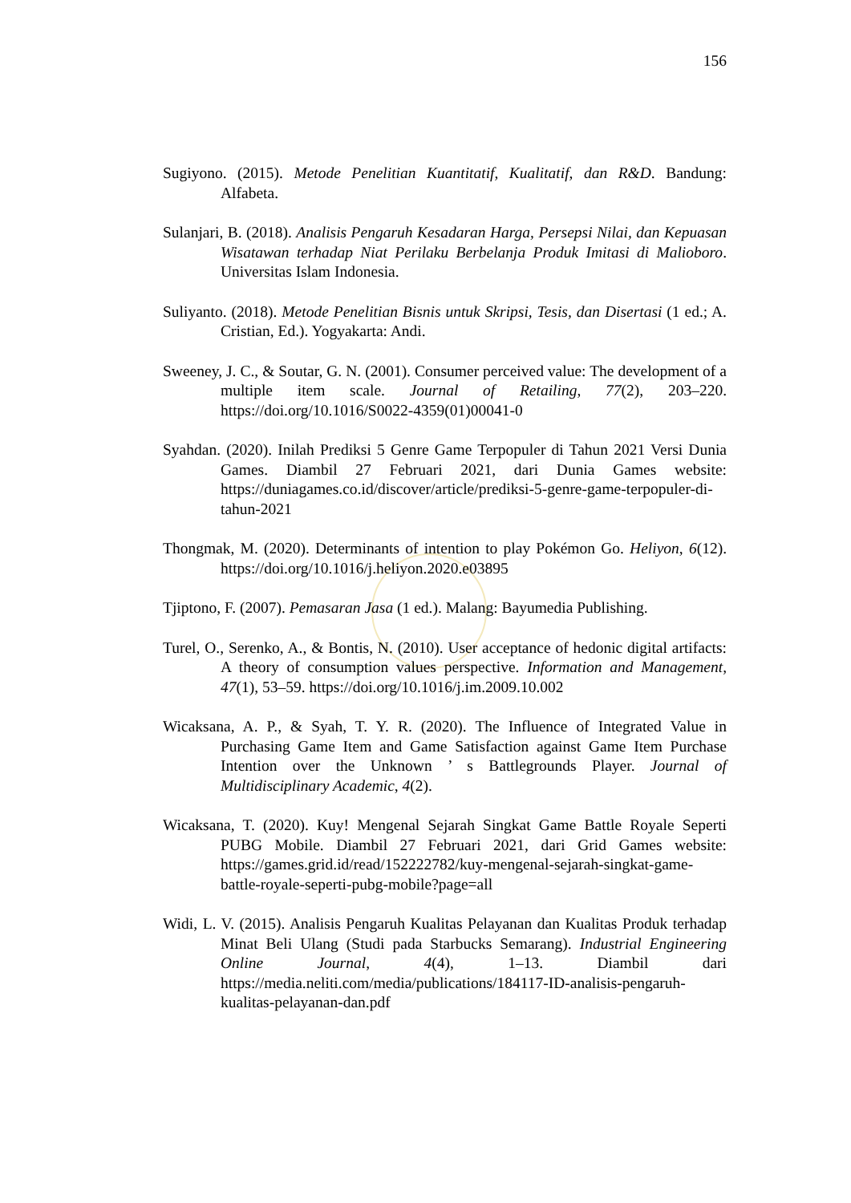156
Sugiyono. (2015). Metode Penelitian Kuantitatif, Kualitatif, dan R&D. Bandung: Alfabeta.
Sulanjari, B. (2018). Analisis Pengaruh Kesadaran Harga, Persepsi Nilai, dan Kepuasan Wisatawan terhadap Niat Perilaku Berbelanja Produk Imitasi di Malioboro. Universitas Islam Indonesia.
Suliyanto. (2018). Metode Penelitian Bisnis untuk Skripsi, Tesis, dan Disertasi (1 ed.; A. Cristian, Ed.). Yogyakarta: Andi.
Sweeney, J. C., & Soutar, G. N. (2001). Consumer perceived value: The development of a multiple item scale. Journal of Retailing, 77(2), 203–220. https://doi.org/10.1016/S0022-4359(01)00041-0
Syahdan. (2020). Inilah Prediksi 5 Genre Game Terpopuler di Tahun 2021 Versi Dunia Games. Diambil 27 Februari 2021, dari Dunia Games website: https://duniagames.co.id/discover/article/prediksi-5-genre-game-terpopuler-di-tahun-2021
Thongmak, M. (2020). Determinants of intention to play Pokémon Go. Heliyon, 6(12). https://doi.org/10.1016/j.heliyon.2020.e03895
Tjiptono, F. (2007). Pemasaran Jasa (1 ed.). Malang: Bayumedia Publishing.
Turel, O., Serenko, A., & Bontis, N. (2010). User acceptance of hedonic digital artifacts: A theory of consumption values perspective. Information and Management, 47(1), 53–59. https://doi.org/10.1016/j.im.2009.10.002
Wicaksana, A. P., & Syah, T. Y. R. (2020). The Influence of Integrated Value in Purchasing Game Item and Game Satisfaction against Game Item Purchase Intention over the Unknown ’ s Battlegrounds Player. Journal of Multidisciplinary Academic, 4(2).
Wicaksana, T. (2020). Kuy! Mengenal Sejarah Singkat Game Battle Royale Seperti PUBG Mobile. Diambil 27 Februari 2021, dari Grid Games website: https://games.grid.id/read/152222782/kuy-mengenal-sejarah-singkat-game-battle-royale-seperti-pubg-mobile?page=all
Widi, L. V. (2015). Analisis Pengaruh Kualitas Pelayanan dan Kualitas Produk terhadap Minat Beli Ulang (Studi pada Starbucks Semarang). Industrial Engineering Online Journal, 4(4), 1–13. Diambil dari https://media.neliti.com/media/publications/184117-ID-analisis-pengaruh-kualitas-pelayanan-dan.pdf